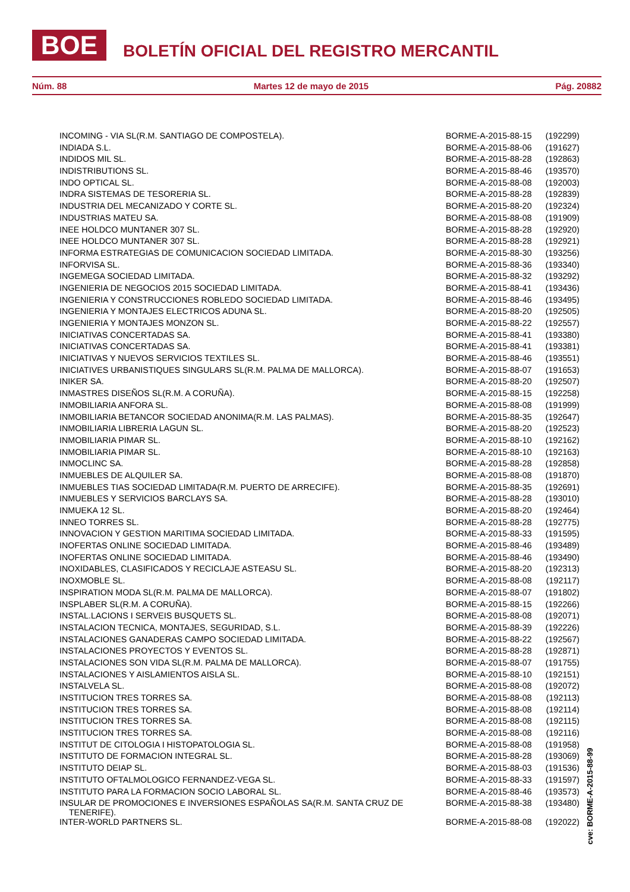BOE BOLETÍN OFICIAL DEL REGISTRO MERCANTIL
Núm. 88 Martes 12 de mayo de 2015 Pág. 20882
| INCOMING - VIA SL(R.M. SANTIAGO DE COMPOSTELA). | BORME-A-2015-88-15 | (192299) |
| INDIADA S.L. | BORME-A-2015-88-06 | (191627) |
| INDIDOS MIL SL. | BORME-A-2015-88-28 | (192863) |
| INDISTRIBUTIONS SL. | BORME-A-2015-88-46 | (193570) |
| INDO OPTICAL SL. | BORME-A-2015-88-08 | (192003) |
| INDRA SISTEMAS DE TESORERIA SL. | BORME-A-2015-88-28 | (192839) |
| INDUSTRIA DEL MECANIZADO Y CORTE SL. | BORME-A-2015-88-20 | (192324) |
| INDUSTRIAS MATEU SA. | BORME-A-2015-88-08 | (191909) |
| INEE HOLDCO MUNTANER 307 SL. | BORME-A-2015-88-28 | (192920) |
| INEE HOLDCO MUNTANER 307 SL. | BORME-A-2015-88-28 | (192921) |
| INFORMA ESTRATEGIAS DE COMUNICACION SOCIEDAD LIMITADA. | BORME-A-2015-88-30 | (193256) |
| INFORVISA SL. | BORME-A-2015-88-36 | (193340) |
| INGEMEGA SOCIEDAD LIMITADA. | BORME-A-2015-88-32 | (193292) |
| INGENIERIA DE NEGOCIOS 2015 SOCIEDAD LIMITADA. | BORME-A-2015-88-41 | (193436) |
| INGENIERIA Y CONSTRUCCIONES ROBLEDO SOCIEDAD LIMITADA. | BORME-A-2015-88-46 | (193495) |
| INGENIERIA Y MONTAJES ELECTRICOS ADUNA SL. | BORME-A-2015-88-20 | (192505) |
| INGENIERIA Y MONTAJES MONZON SL. | BORME-A-2015-88-22 | (192557) |
| INICIATIVAS CONCERTADAS SA. | BORME-A-2015-88-41 | (193380) |
| INICIATIVAS CONCERTADAS SA. | BORME-A-2015-88-41 | (193381) |
| INICIATIVAS Y NUEVOS SERVICIOS TEXTILES SL. | BORME-A-2015-88-46 | (193551) |
| INICIATIVES URBANISTIQUES SINGULARS SL(R.M. PALMA DE MALLORCA). | BORME-A-2015-88-07 | (191653) |
| INIKER SA. | BORME-A-2015-88-20 | (192507) |
| INMASTRES DISEÑOS SL(R.M. A CORUÑA). | BORME-A-2015-88-15 | (192258) |
| INMOBILIARIA ANFORA SL. | BORME-A-2015-88-08 | (191999) |
| INMOBILIARIA BETANCOR SOCIEDAD ANONIMA(R.M. LAS PALMAS). | BORME-A-2015-88-35 | (192647) |
| INMOBILIARIA LIBRERIA LAGUN SL. | BORME-A-2015-88-20 | (192523) |
| INMOBILIARIA PIMAR SL. | BORME-A-2015-88-10 | (192162) |
| INMOBILIARIA PIMAR SL. | BORME-A-2015-88-10 | (192163) |
| INMOCLINC SA. | BORME-A-2015-88-28 | (192858) |
| INMUEBLES DE ALQUILER SA. | BORME-A-2015-88-08 | (191870) |
| INMUEBLES TIAS SOCIEDAD LIMITADA(R.M. PUERTO DE ARRECIFE). | BORME-A-2015-88-35 | (192691) |
| INMUEBLES Y SERVICIOS BARCLAYS SA. | BORME-A-2015-88-28 | (193010) |
| INMUEKA 12 SL. | BORME-A-2015-88-20 | (192464) |
| INNEO TORRES SL. | BORME-A-2015-88-28 | (192775) |
| INNOVACION Y GESTION MARITIMA SOCIEDAD LIMITADA. | BORME-A-2015-88-33 | (191595) |
| INOFERTAS ONLINE SOCIEDAD LIMITADA. | BORME-A-2015-88-46 | (193489) |
| INOFERTAS ONLINE SOCIEDAD LIMITADA. | BORME-A-2015-88-46 | (193490) |
| INOXIDABLES, CLASIFICADOS Y RECICLAJE ASTEASU SL. | BORME-A-2015-88-20 | (192313) |
| INOXMOBLE SL. | BORME-A-2015-88-08 | (192117) |
| INSPIRATION MODA SL(R.M. PALMA DE MALLORCA). | BORME-A-2015-88-07 | (191802) |
| INSPLABER SL(R.M. A CORUÑA). | BORME-A-2015-88-15 | (192266) |
| INSTAL.LACIONS I SERVEIS BUSQUETS SL. | BORME-A-2015-88-08 | (192071) |
| INSTALACION TECNICA, MONTAJES, SEGURIDAD, S.L. | BORME-A-2015-88-39 | (192226) |
| INSTALACIONES GANADERAS CAMPO SOCIEDAD LIMITADA. | BORME-A-2015-88-22 | (192567) |
| INSTALACIONES PROYECTOS Y EVENTOS SL. | BORME-A-2015-88-28 | (192871) |
| INSTALACIONES SON VIDA SL(R.M. PALMA DE MALLORCA). | BORME-A-2015-88-07 | (191755) |
| INSTALACIONES Y AISLAMIENTOS AISLA SL. | BORME-A-2015-88-10 | (192151) |
| INSTALVELA SL. | BORME-A-2015-88-08 | (192072) |
| INSTITUCION TRES TORRES SA. | BORME-A-2015-88-08 | (192113) |
| INSTITUCION TRES TORRES SA. | BORME-A-2015-88-08 | (192114) |
| INSTITUCION TRES TORRES SA. | BORME-A-2015-88-08 | (192115) |
| INSTITUCION TRES TORRES SA. | BORME-A-2015-88-08 | (192116) |
| INSTITUT DE CITOLOGIA I HISTOPATOLOGIA SL. | BORME-A-2015-88-08 | (191958) |
| INSTITUTO DE FORMACION INTEGRAL SL. | BORME-A-2015-88-28 | (193069) |
| INSTITUTO DEIAP SL. | BORME-A-2015-88-03 | (191536) |
| INSTITUTO OFTALMOLOGICO FERNANDEZ-VEGA SL. | BORME-A-2015-88-33 | (191597) |
| INSTITUTO PARA LA FORMACION SOCIO LABORAL SL. | BORME-A-2015-88-46 | (193573) |
| INSULAR DE PROMOCIONES E INVERSIONES ESPAÑOLAS SA(R.M. SANTA CRUZ DE TENERIFE). | BORME-A-2015-88-38 | (193480) |
| INTER-WORLD PARTNERS SL. | BORME-A-2015-88-08 | (192022) |
cve: BORME-A-2015-88-99